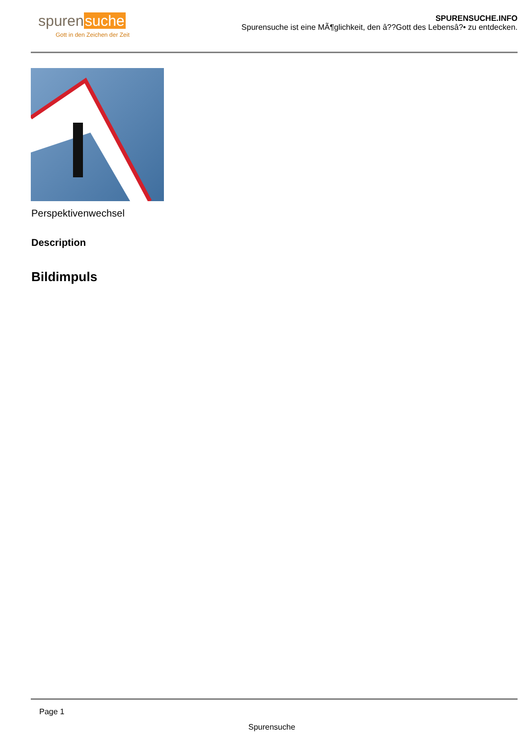spurensuche
Gott in den Zeichen der Zeit
SPURENSUCHE.INFO
Spurensuche ist eine MÃ¶glichkeit, den â??Gott des Lebensâ?• zu entdecken.
Perspektivenwechsel
Description
Bildimpuls
Page 1
Spurensuche